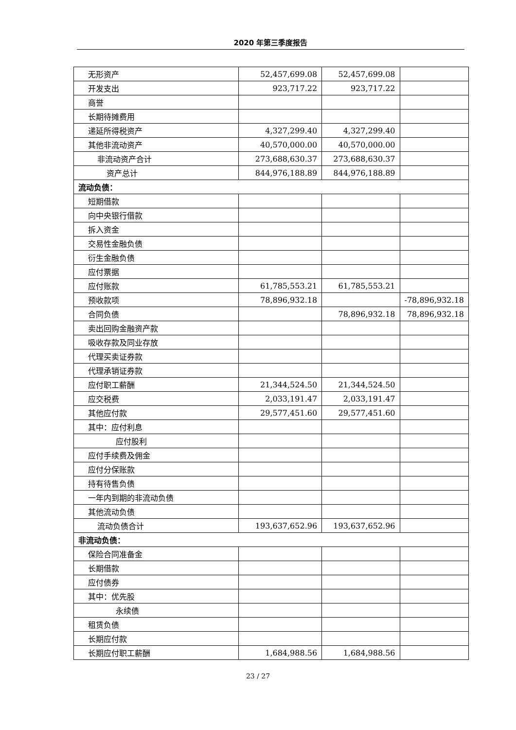2020 年第三季度报告
| 无形资产 | 52,457,699.08 | 52,457,699.08 | |
| 开发支出 | 923,717.22 | 923,717.22 | |
| 商誉 | | | |
| 长期待摊费用 | | | |
| 递延所得税资产 | 4,327,299.40 | 4,327,299.40 | |
| 其他非流动资产 | 40,570,000.00 | 40,570,000.00 | |
| 非流动资产合计 | 273,688,630.37 | 273,688,630.37 | |
| 资产总计 | 844,976,188.89 | 844,976,188.89 | |
| 流动负债： | | | |
| 短期借款 | | | |
| 向中央银行借款 | | | |
| 拆入资金 | | | |
| 交易性金融负债 | | | |
| 衍生金融负债 | | | |
| 应付票据 | | | |
| 应付账款 | 61,785,553.21 | 61,785,553.21 | |
| 预收款项 | 78,896,932.18 | | -78,896,932.18 |
| 合同负债 | | 78,896,932.18 | 78,896,932.18 |
| 卖出回购金融资产款 | | | |
| 吸收存款及同业存放 | | | |
| 代理买卖证券款 | | | |
| 代理承销证券款 | | | |
| 应付职工薪酬 | 21,344,524.50 | 21,344,524.50 | |
| 应交税费 | 2,033,191.47 | 2,033,191.47 | |
| 其他应付款 | 29,577,451.60 | 29,577,451.60 | |
| 其中：应付利息 | | | |
| 应付股利 | | | |
| 应付手续费及佣金 | | | |
| 应付分保账款 | | | |
| 持有待售负债 | | | |
| 一年内到期的非流动负债 | | | |
| 其他流动负债 | | | |
| 流动负债合计 | 193,637,652.96 | 193,637,652.96 | |
| 非流动负债： | | | |
| 保险合同准备金 | | | |
| 长期借款 | | | |
| 应付债券 | | | |
| 其中：优先股 | | | |
| 永续债 | | | |
| 租赁负债 | | | |
| 长期应付款 | | | |
| 长期应付职工薪酬 | 1,684,988.56 | 1,684,988.56 | |
23 / 27